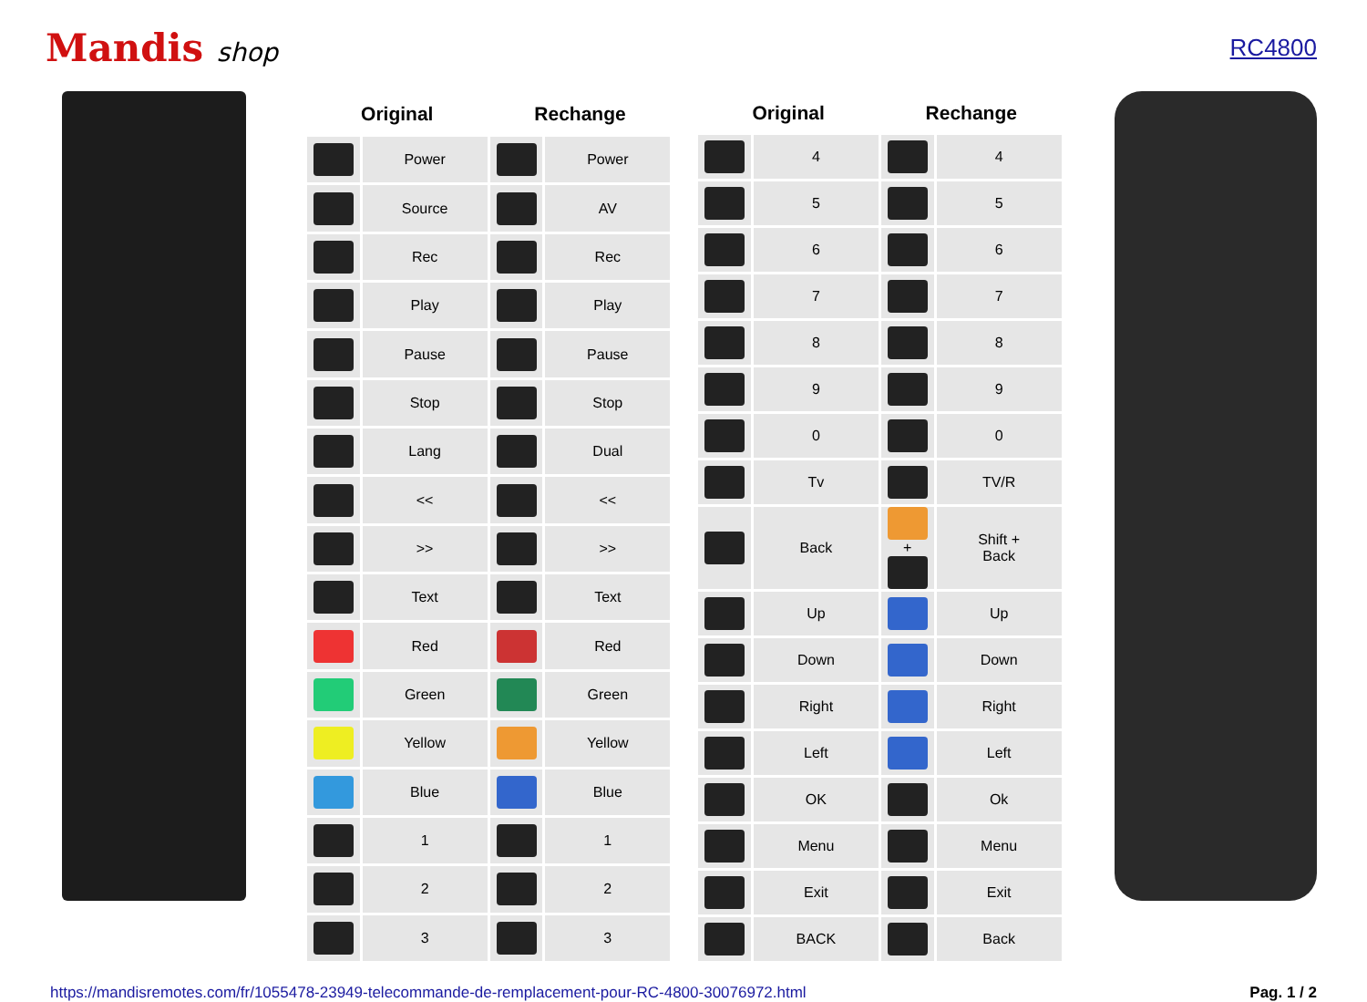Mandis shop RC4800
| Original | | Rechange | |
| --- | --- | --- | --- |
| | Power | | Power |
| | Source | | AV |
| | Rec | | Rec |
| | Play | | Play |
| | Pause | | Pause |
| | Stop | | Stop |
| | Lang | | Dual |
| | << | | << |
| | >> | | >> |
| | Text | | Text |
| | Red | | Red |
| | Green | | Green |
| | Yellow | | Yellow |
| | Blue | | Blue |
| | 1 | | 1 |
| | 2 | | 2 |
| | 3 | | 3 |
| Original | | Rechange | |
| --- | --- | --- | --- |
| | 4 | | 4 |
| | 5 | | 5 |
| | 6 | | 6 |
| | 7 | | 7 |
| | 8 | | 8 |
| | 9 | | 9 |
| | 0 | | 0 |
| | Tv | | TV/R |
| | Back | + | Shift + Back |
| | Up | | Up |
| | Down | | Down |
| | Right | | Right |
| | Left | | Left |
| | OK | | Ok |
| | Menu | | Menu |
| | Exit | | Exit |
| | BACK | | Back |
https://mandisremotes.com/fr/1055478-23949-telecommande-de-remplacement-pour-RC-4800-30076972.html Pag. 1 / 2